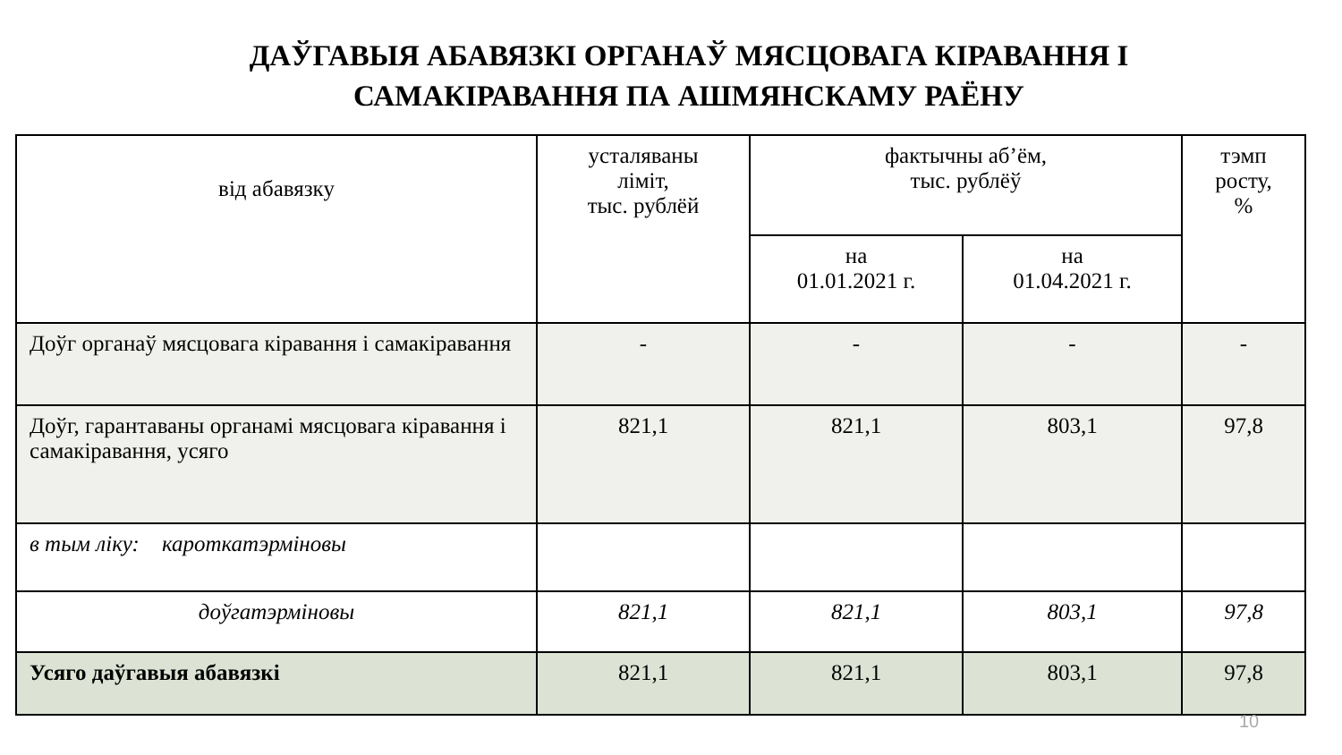ДАЎГАВЫЯ АБАВЯЗКІ ОРГАНАЎ МЯСЦОВАГА КІРАВАННЯ І
САМАКІРАВАННЯ ПА АШМЯНСКАМУ РАЁНУ
| від абавязку | усталяваны ліміт, тыс. рублёй | фактычны аб’ём, тыс. рублёў | | тэмп росту, % |
| --- | --- | --- | --- | --- |
| | | на 01.01.2021 г. | на 01.04.2021 г. | |
| Доўг органаў мясцовага кіравання і самакіравання | - | - | - | - |
| Доўг, гарантаваны органамі мясцовага кіравання і самакіравання, усяго | 821,1 | 821,1 | 803,1 | 97,8 |
| в тым ліку: кароткатэрміновы | | | | |
| доўгатэрміновы | 821,1 | 821,1 | 803,1 | 97,8 |
| Усяго даўгавыя абавязкі | 821,1 | 821,1 | 803,1 | 97,8 |
10